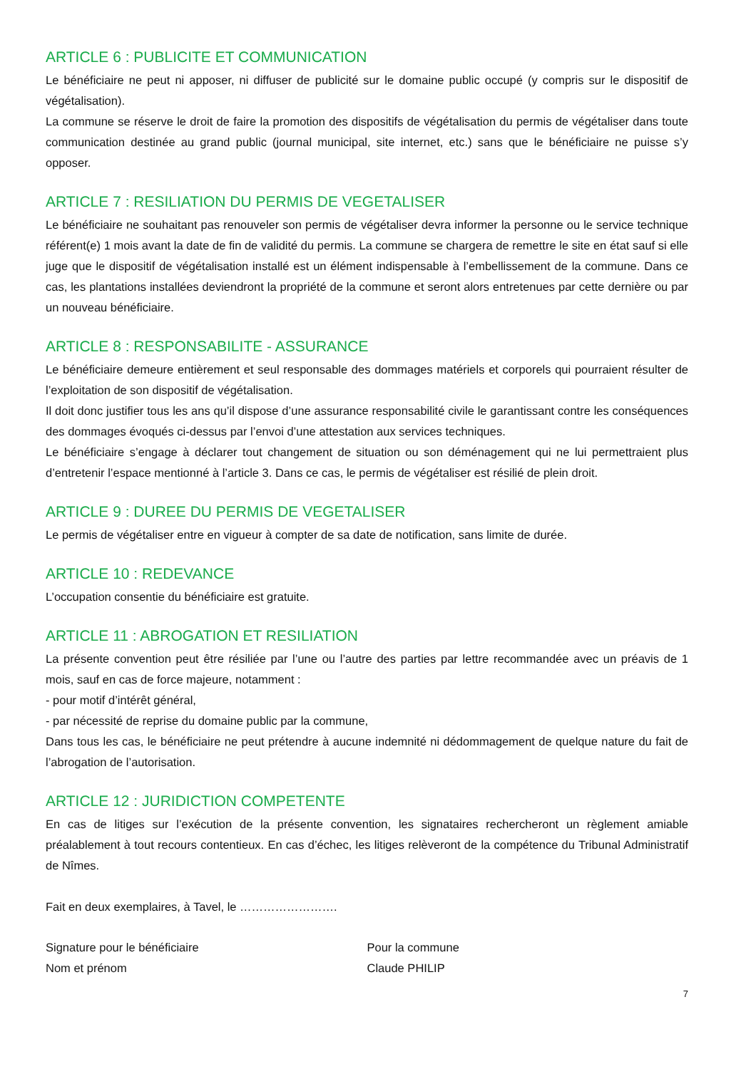ARTICLE 6 : PUBLICITE ET COMMUNICATION
Le bénéficiaire ne peut ni apposer, ni diffuser de publicité sur le domaine public occupé (y compris sur le dispositif de végétalisation).
La commune se réserve le droit de faire la promotion des dispositifs de végétalisation du permis de végétaliser dans toute communication destinée au grand public (journal municipal, site internet, etc.) sans que le bénéficiaire ne puisse s’y opposer.
ARTICLE 7 : RESILIATION DU PERMIS DE VEGETALISER
Le bénéficiaire ne souhaitant pas renouveler son permis de végétaliser devra informer la personne ou le service technique référent(e) 1 mois avant la date de fin de validité du permis. La commune se chargera de remettre le site en état sauf si elle juge que le dispositif de végétalisation installé est un élément indispensable à l’embellissement de la commune. Dans ce cas, les plantations installées deviendront la propriété de la commune et seront alors entretenues par cette dernière ou par un nouveau bénéficiaire.
ARTICLE 8 : RESPONSABILITE - ASSURANCE
Le bénéficiaire demeure entièrement et seul responsable des dommages matériels et corporels qui pourraient résulter de l’exploitation de son dispositif de végétalisation.
Il doit donc justifier tous les ans qu’il dispose d’une assurance responsabilité civile le garantissant contre les conséquences des dommages évoqués ci-dessus par l’envoi d’une attestation aux services techniques.
Le bénéficiaire s’engage à déclarer tout changement de situation ou son déménagement qui ne lui permettraient plus d’entretenir l’espace mentionné à l’article 3. Dans ce cas, le permis de végétaliser est résilié de plein droit.
ARTICLE 9 : DUREE DU PERMIS DE VEGETALISER
Le permis de végétaliser entre en vigueur à compter de sa date de notification, sans limite de durée.
ARTICLE 10 : REDEVANCE
L’occupation consentie du bénéficiaire est gratuite.
ARTICLE 11 : ABROGATION ET RESILIATION
La présente convention peut être résiliée par l’une ou l’autre des parties par lettre recommandée avec un préavis de 1 mois, sauf en cas de force majeure, notamment :
- pour motif d’intérêt général,
- par nécessité de reprise du domaine public par la commune,
Dans tous les cas, le bénéficiaire ne peut prétendre à aucune indemnité ni dédommagement de quelque nature du fait de l’abrogation de l’autorisation.
ARTICLE 12 : JURIDICTION COMPETENTE
En cas de litiges sur l’exécution de la présente convention, les signataires rechercheront un règlement amiable préalablement à tout recours contentieux. En cas d’échec, les litiges relèveront de la compétence du Tribunal Administratif de Nîmes.
Fait en deux exemplaires, à Tavel, le …………………….
Signature pour le bénéficiaire
Nom et prénom
Pour la commune
Claude PHILIP
7